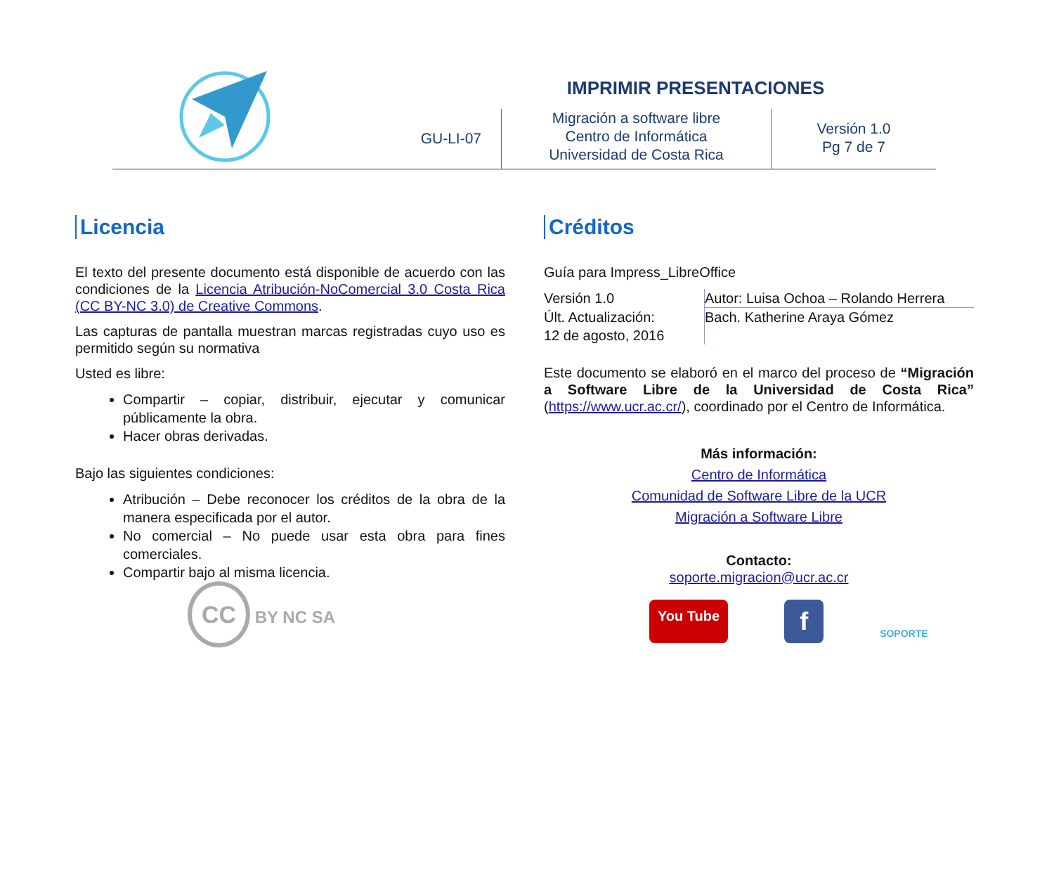IMPRIMIR PRESENTACIONES
GU-LI-07
Migración a software libre
Centro de Informática
Universidad de Costa Rica
Versión 1.0
Pg 7 de 7
Licencia
El texto del presente documento está disponible de acuerdo con las condiciones de la Licencia Atribución-NoComercial 3.0 Costa Rica (CC BY-NC 3.0) de Creative Commons.
Las capturas de pantalla muestran marcas registradas cuyo uso es permitido según su normativa
Usted es libre:
Compartir – copiar, distribuir, ejecutar y comunicar públicamente la obra.
Hacer obras derivadas.
Bajo las siguientes condiciones:
Atribución – Debe reconocer los créditos de la obra de la manera especificada por el autor.
No comercial – No puede usar esta obra para fines comerciales.
Compartir bajo al misma licencia.
CC BY NC SA
Créditos
Guía para Impress_LibreOffice
| Versión 1.0 | Autor: Luisa Ochoa – Rolando Herrera |
| Últ. Actualización: 12 de agosto, 2016 | Bach. Katherine Araya Gómez |
Este documento se elaboró en el marco del proceso de “Migración a Software Libre de la Universidad de Costa Rica” (https://www.ucr.ac.cr/), coordinado por el Centro de Informática.
Más información:
Centro de Informática
Comunidad de Software Libre de la UCR
Migración a Software Libre
Contacto:
soporte.migracion@ucr.ac.cr
You Tube f SOPORTE